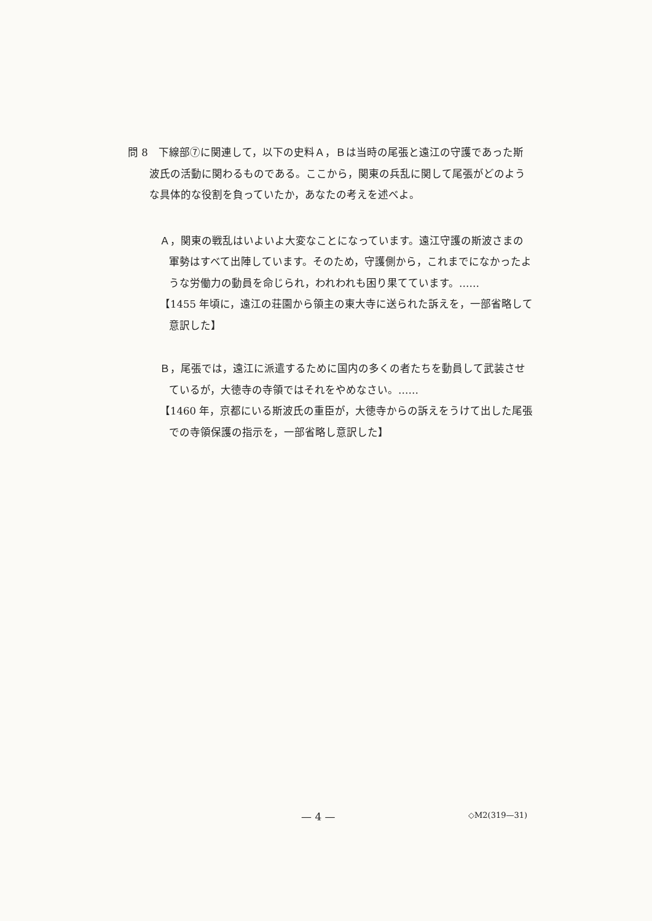問 8　下線部⑦に関連して，以下の史料Ａ，Ｂは当時の尾張と遠江の守護であった斯波氏の活動に関わるものである。ここから，関東の兵乱に関して尾張がどのような具体的な役割を負っていたか，あなたの考えを述べよ。
Ａ，関東の戦乱はいよいよ大変なことになっています。遠江守護の斯波さまの軍勢はすべて出陣しています。そのため，守護側から，これまでになかったような労働力の動員を命じられ，われわれも困り果てています。……
【1455 年頃に，遠江の荘園から領主の東大寺に送られた訴えを，一部省略して意訳した】
Ｂ，尾張では，遠江に派遣するために国内の多くの者たちを動員して武装させているが，大徳寺の寺領ではそれをやめなさい。……
【1460 年，京都にいる斯波氏の重臣が，大徳寺からの訴えをうけて出した尾張での寺領保護の指示を，一部省略し意訳した】
— 4 — ◇M2(319—31)